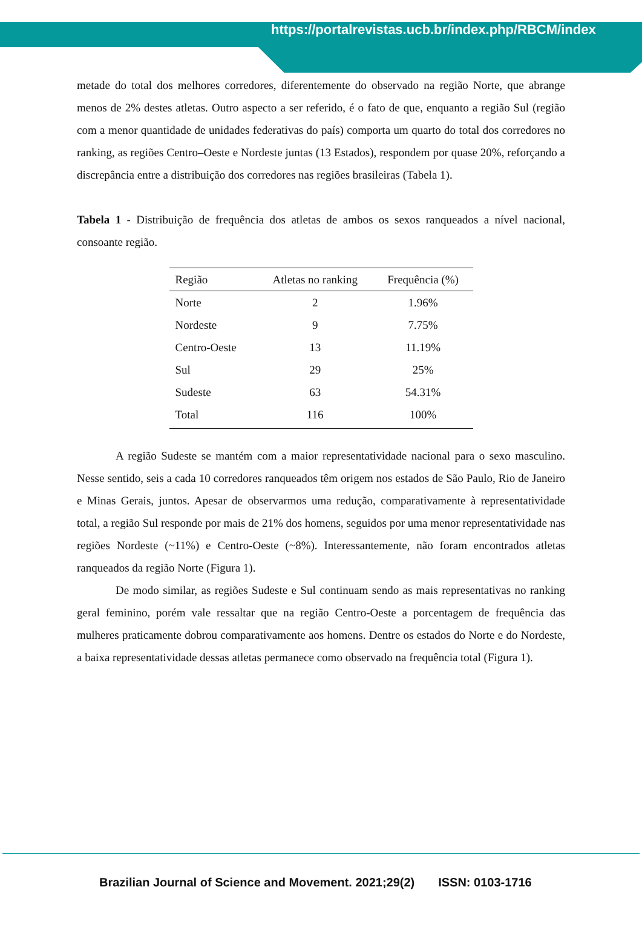https://portalrevistas.ucb.br/index.php/RBCM/index
metade do total dos melhores corredores, diferentemente do observado na região Norte, que abrange menos de 2% destes atletas. Outro aspecto a ser referido, é o fato de que, enquanto a região Sul (região com a menor quantidade de unidades federativas do país) comporta um quarto do total dos corredores no ranking, as regiões Centro–Oeste e Nordeste juntas (13 Estados), respondem por quase 20%, reforçando a discrepância entre a distribuição dos corredores nas regiões brasileiras (Tabela 1).
Tabela 1 - Distribuição de frequência dos atletas de ambos os sexos ranqueados a nível nacional, consoante região.
| Região | Atletas no ranking | Frequência (%) |
| --- | --- | --- |
| Norte | 2 | 1.96% |
| Nordeste | 9 | 7.75% |
| Centro-Oeste | 13 | 11.19% |
| Sul | 29 | 25% |
| Sudeste | 63 | 54.31% |
| Total | 116 | 100% |
A região Sudeste se mantém com a maior representatividade nacional para o sexo masculino. Nesse sentido, seis a cada 10 corredores ranqueados têm origem nos estados de São Paulo, Rio de Janeiro e Minas Gerais, juntos. Apesar de observarmos uma redução, comparativamente à representatividade total, a região Sul responde por mais de 21% dos homens, seguidos por uma menor representatividade nas regiões Nordeste (~11%) e Centro-Oeste (~8%). Interessantemente, não foram encontrados atletas ranqueados da região Norte (Figura 1).
De modo similar, as regiões Sudeste e Sul continuam sendo as mais representativas no ranking geral feminino, porém vale ressaltar que na região Centro-Oeste a porcentagem de frequência das mulheres praticamente dobrou comparativamente aos homens. Dentre os estados do Norte e do Nordeste, a baixa representatividade dessas atletas permanece como observado na frequência total (Figura 1).
Brazilian Journal of Science and Movement. 2021;29(2) ISSN: 0103-1716